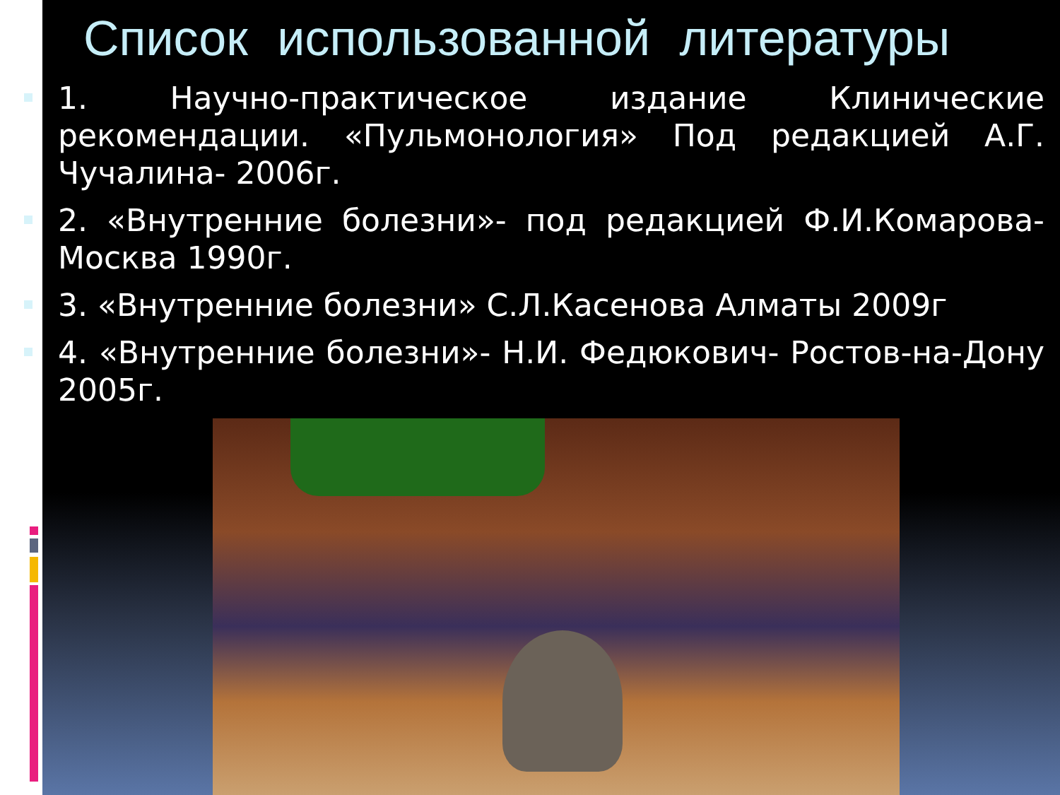Список использованной литературы
1. Научно-практическое издание Клинические рекомендации. «Пульмонология» Под редакцией А.Г. Чучалина- 2006г.
2. «Внутренние болезни»- под редакцией Ф.И.Комарова- Москва 1990г.
3. «Внутренние болезни» С.Л.Касенова Алматы 2009г
4. «Внутренние болезни»- Н.И. Федюкович- Ростов-на-Дону 2005г.